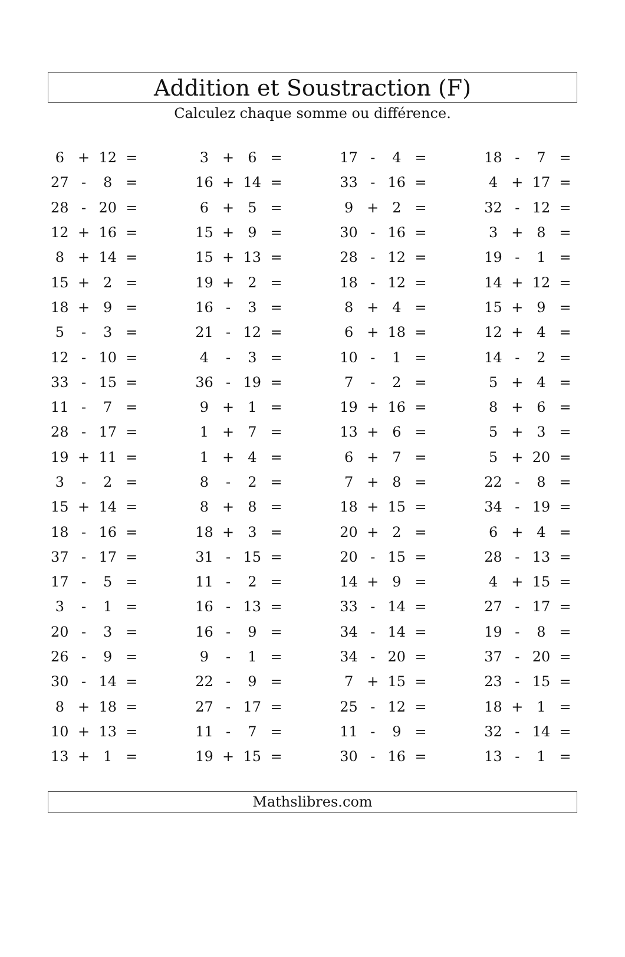Addition et Soustraction (F)
Calculez chaque somme ou différence.
| 6 | + | 12 | = | | 3 | + | 6 | = | | 17 | - | 4 | = | | 18 | - | 7 | = |
| 27 | - | 8 | = | | 16 | + | 14 | = | | 33 | - | 16 | = | | 4 | + | 17 | = |
| 28 | - | 20 | = | | 6 | + | 5 | = | | 9 | + | 2 | = | | 32 | - | 12 | = |
| 12 | + | 16 | = | | 15 | + | 9 | = | | 30 | - | 16 | = | | 3 | + | 8 | = |
| 8 | + | 14 | = | | 15 | + | 13 | = | | 28 | - | 12 | = | | 19 | - | 1 | = |
| 15 | + | 2 | = | | 19 | + | 2 | = | | 18 | - | 12 | = | | 14 | + | 12 | = |
| 18 | + | 9 | = | | 16 | - | 3 | = | | 8 | + | 4 | = | | 15 | + | 9 | = |
| 5 | - | 3 | = | | 21 | - | 12 | = | | 6 | + | 18 | = | | 12 | + | 4 | = |
| 12 | - | 10 | = | | 4 | - | 3 | = | | 10 | - | 1 | = | | 14 | - | 2 | = |
| 33 | - | 15 | = | | 36 | - | 19 | = | | 7 | - | 2 | = | | 5 | + | 4 | = |
| 11 | - | 7 | = | | 9 | + | 1 | = | | 19 | + | 16 | = | | 8 | + | 6 | = |
| 28 | - | 17 | = | | 1 | + | 7 | = | | 13 | + | 6 | = | | 5 | + | 3 | = |
| 19 | + | 11 | = | | 1 | + | 4 | = | | 6 | + | 7 | = | | 5 | + | 20 | = |
| 3 | - | 2 | = | | 8 | - | 2 | = | | 7 | + | 8 | = | | 22 | - | 8 | = |
| 15 | + | 14 | = | | 8 | + | 8 | = | | 18 | + | 15 | = | | 34 | - | 19 | = |
| 18 | - | 16 | = | | 18 | + | 3 | = | | 20 | + | 2 | = | | 6 | + | 4 | = |
| 37 | - | 17 | = | | 31 | - | 15 | = | | 20 | - | 15 | = | | 28 | - | 13 | = |
| 17 | - | 5 | = | | 11 | - | 2 | = | | 14 | + | 9 | = | | 4 | + | 15 | = |
| 3 | - | 1 | = | | 16 | - | 13 | = | | 33 | - | 14 | = | | 27 | - | 17 | = |
| 20 | - | 3 | = | | 16 | - | 9 | = | | 34 | - | 14 | = | | 19 | - | 8 | = |
| 26 | - | 9 | = | | 9 | - | 1 | = | | 34 | - | 20 | = | | 37 | - | 20 | = |
| 30 | - | 14 | = | | 22 | - | 9 | = | | 7 | + | 15 | = | | 23 | - | 15 | = |
| 8 | + | 18 | = | | 27 | - | 17 | = | | 25 | - | 12 | = | | 18 | + | 1 | = |
| 10 | + | 13 | = | | 11 | - | 7 | = | | 11 | - | 9 | = | | 32 | - | 14 | = |
| 13 | + | 1 | = | | 19 | + | 15 | = | | 30 | - | 16 | = | | 13 | - | 1 | = |
Mathslibres.com